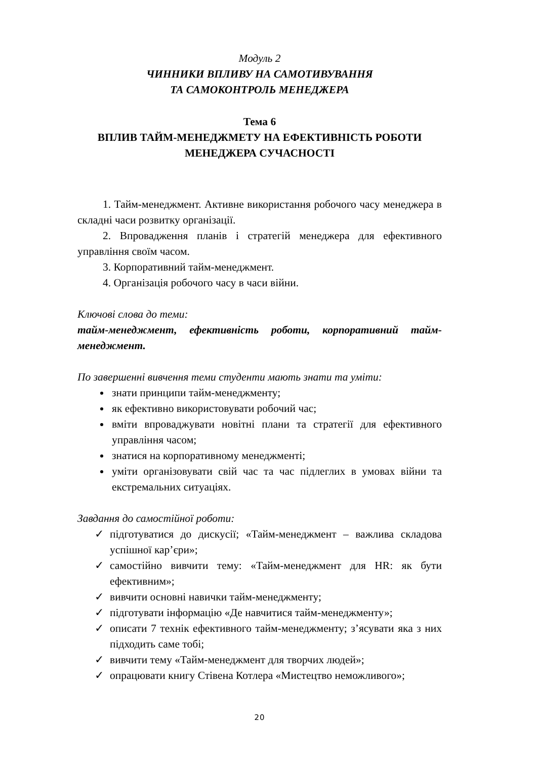Модуль 2
ЧИННИКИ ВПЛИВУ НА САМОТИВУВАННЯ
ТА САМОКОНТРОЛЬ МЕНЕДЖЕРА
Тема 6
ВПЛИВ ТАЙМ-МЕНЕДЖМЕТУ НА ЕФЕКТИВНІСТЬ РОБОТИ
МЕНЕДЖЕРА СУЧАСНОСТІ
1. Тайм-менеджмент. Активне використання робочого часу менеджера в складні часи розвитку організації.
2. Впровадження планів і стратегій менеджера для ефективного управління своїм часом.
3. Корпоративний тайм-менеджмент.
4. Організація робочого часу в часи війни.
Ключові слова до теми:
тайм-менеджмент, ефективність роботи, корпоративний тайм-менеджмент.
По завершенні вивчення теми студенти мають знати та уміти:
знати принципи тайм-менеджменту;
як ефективно використовувати робочий час;
вміти впроваджувати новітні плани та стратегії для ефективного управління часом;
знатися на корпоративному менеджменті;
уміти організовувати свій час та час підлеглих в умовах війни та екстремальних ситуаціях.
Завдання до самостійної роботи:
✓ підготуватися до дискусії; «Тайм-менеджмент – важлива складова успішної кар’єри»;
✓ самостійно вивчити тему: «Тайм-менеджмент для HR: як бути ефективним»;
✓ вивчити основні навички тайм-менеджменту;
✓ підготувати інформацію «Де навчитися тайм-менеджменту»;
✓ описати 7 технік ефективного тайм-менеджменту; з’ясувати яка з них підходить саме тобі;
✓ вивчити тему «Тайм-менеджмент для творчих людей»;
✓ опрацювати книгу Стівена Котлера «Мистецтво неможливого»;
20